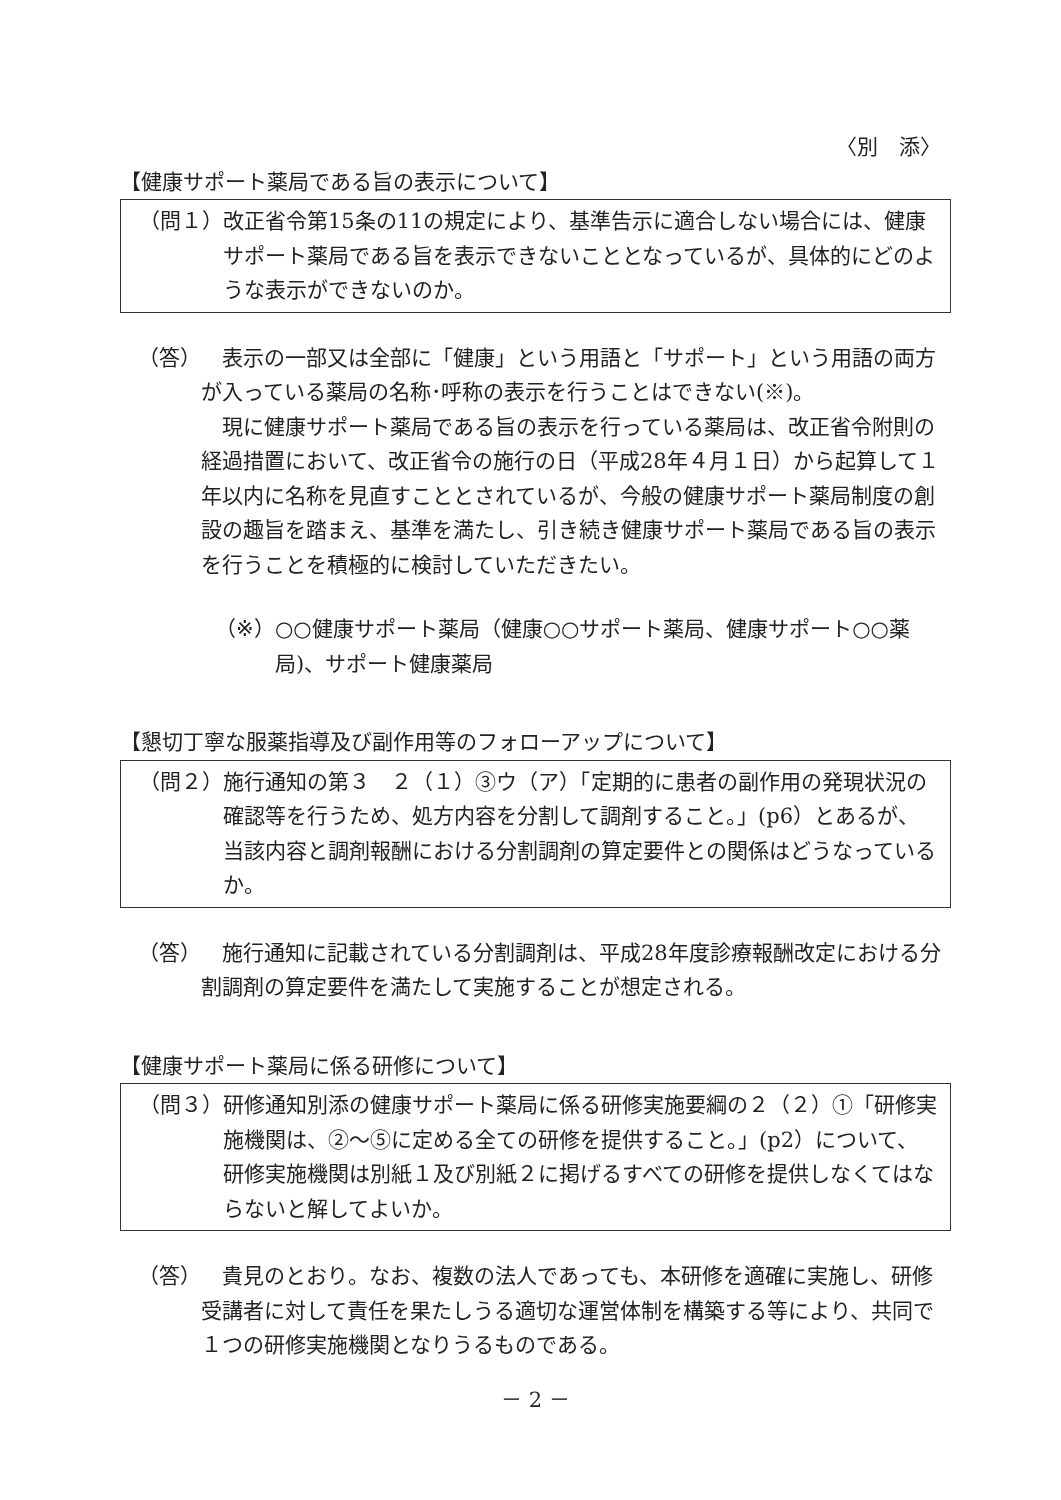〈別　添〉
【健康サポート薬局である旨の表示について】
（問１） 改正省令第15条の11の規定により、基準告示に適合しない場合には、健康サポート薬局である旨を表示できないこととなっているが、具体的にどのような表示ができないのか。
（答）　表示の一部又は全部に「健康」という用語と「サポート」という用語の両方が入っている薬局の名称･呼称の表示を行うことはできない(※)。
　現に健康サポート薬局である旨の表示を行っている薬局は、改正省令附則の経過措置において、改正省令の施行の日（平成28年４月１日）から起算して１年以内に名称を見直すこととされているが、今般の健康サポート薬局制度の創設の趣旨を踏まえ、基準を満たし、引き続き健康サポート薬局である旨の表示を行うことを積極的に検討していただきたい。
（※） ○○健康サポート薬局（健康○○サポート薬局、健康サポート○○薬局)、サポート健康薬局
【懇切丁寧な服薬指導及び副作用等のフォローアップについて】
（問２） 施行通知の第３　２（１）③ウ（ア）「定期的に患者の副作用の発現状況の確認等を行うため、処方内容を分割して調剤すること。」(p6）とあるが、当該内容と調剤報酬における分割調剤の算定要件との関係はどうなっているか。
（答）　施行通知に記載されている分割調剤は、平成28年度診療報酬改定における分割調剤の算定要件を満たして実施することが想定される。
【健康サポート薬局に係る研修について】
（問３） 研修通知別添の健康サポート薬局に係る研修実施要綱の２（２）①「研修実施機関は、②～⑤に定める全ての研修を提供すること。」(p2）について、研修実施機関は別紙１及び別紙２に掲げるすべての研修を提供しなくてはならないと解してよいか。
（答）　貴見のとおり。なお、複数の法人であっても、本研修を適確に実施し、研修受講者に対して責任を果たしうる適切な運営体制を構築する等により、共同で１つの研修実施機関となりうるものである。
－ 2 －